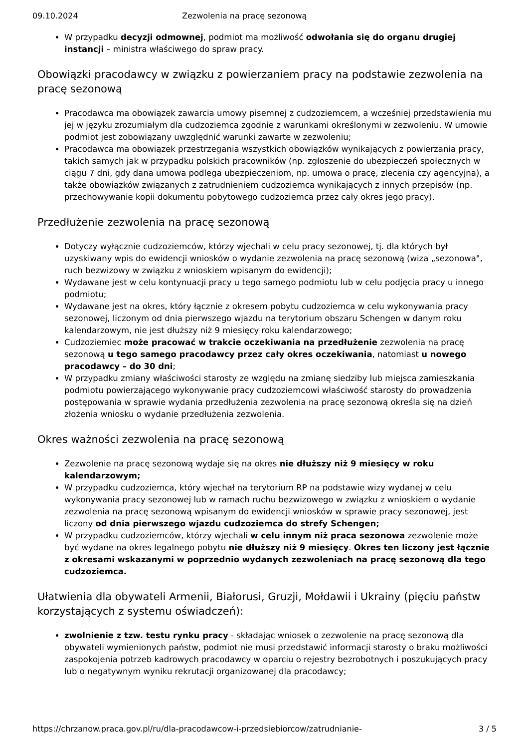09.10.2024 Zezwolenia na pracę sezonową
W przypadku decyzji odmownej, podmiot ma możliwość odwołania się do organu drugiej instancji – ministra właściwego do spraw pracy.
Obowiązki pracodawcy w związku z powierzaniem pracy na podstawie zezwolenia na pracę sezonową
Pracodawca ma obowiązek zawarcia umowy pisemnej z cudzoziemcem, a wcześniej przedstawienia mu jej w języku zrozumiałym dla cudzoziemca zgodnie z warunkami określonymi w zezwoleniu. W umowie podmiot jest zobowiązany uwzględnić warunki zawarte w zezwoleniu;
Pracodawca ma obowiązek przestrzegania wszystkich obowiązków wynikających z powierzania pracy, takich samych jak w przypadku polskich pracowników (np. zgłoszenie do ubezpieczeń społecznych w ciągu 7 dni, gdy dana umowa podlega ubezpieczeniom, np. umowa o pracę, zlecenia czy agencyjna), a także obowiązków związanych z zatrudnieniem cudzoziemca wynikających z innych przepisów (np. przechowywanie kopii dokumentu pobytowego cudzoziemca przez cały okres jego pracy).
Przedłużenie zezwolenia na pracę sezonową
Dotyczy wyłącznie cudzoziemców, którzy wjechali w celu pracy sezonowej, tj. dla których był uzyskiwany wpis do ewidencji wniosków o wydanie zezwolenia na pracę sezonową (wiza „sezonowa", ruch bezwizowy w związku z wnioskiem wpisanym do ewidencji);
Wydawane jest w celu kontynuacji pracy u tego samego podmiotu lub w celu podjęcia pracy u innego podmiotu;
Wydawane jest na okres, który łącznie z okresem pobytu cudzoziemca w celu wykonywania pracy sezonowej, liczonym od dnia pierwszego wjazdu na terytorium obszaru Schengen w danym roku kalendarzowym, nie jest dłuższy niż 9 miesięcy roku kalendarzowego;
Cudzoziemiec może pracować w trakcie oczekiwania na przedłużenie zezwolenia na pracę sezonową u tego samego pracodawcy przez cały okres oczekiwania, natomiast u nowego pracodawcy – do 30 dni;
W przypadku zmiany właściwości starosty ze względu na zmianę siedziby lub miejsca zamieszkania podmiotu powierzającego wykonywanie pracy cudzoziemcowi właściwość starosty do prowadzenia postępowania w sprawie wydania przedłużenia zezwolenia na pracę sezonową określa się na dzień złożenia wniosku o wydanie przedłużenia zezwolenia.
Okres ważności zezwolenia na pracę sezonową
Zezwolenie na pracę sezonową wydaje się na okres nie dłuższy niż 9 miesięcy w roku kalendarzowym;
W przypadku cudzoziemca, który wjechał na terytorium RP na podstawie wizy wydanej w celu wykonywania pracy sezonowej lub w ramach ruchu bezwizowego w związku z wnioskiem o wydanie zezwolenia na pracę sezonową wpisanym do ewidencji wniosków w sprawie pracy sezonowej, jest liczony od dnia pierwszego wjazdu cudzoziemca do strefy Schengen;
W przypadku cudzoziemców, którzy wjechali w celu innym niż praca sezonowa zezwolenie może być wydane na okres legalnego pobytu nie dłuższy niż 9 miesięcy. Okres ten liczony jest łącznie z okresami wskazanymi w poprzednio wydanych zezwoleniach na pracę sezonową dla tego cudzoziemca.
Ułatwienia dla obywateli Armenii, Białorusi, Gruzji, Mołdawii i Ukrainy (pięciu państw korzystających z systemu oświadczeń):
zwolnienie z tzw. testu rynku pracy - składając wniosek o zezwolenie na pracę sezonową dla obywateli wymienionych państw, podmiot nie musi przedstawić informacji starosty o braku możliwości zaspokojenia potrzeb kadrowych pracodawcy w oparciu o rejestry bezrobotnych i poszukujących pracy lub o negatywnym wyniku rekrutacji organizowanej dla pracodawcy;
https://chrzanow.praca.gov.pl/ru/dla-pracodawcow-i-przedsiebiorcow/zatrudnianie- 3 / 5